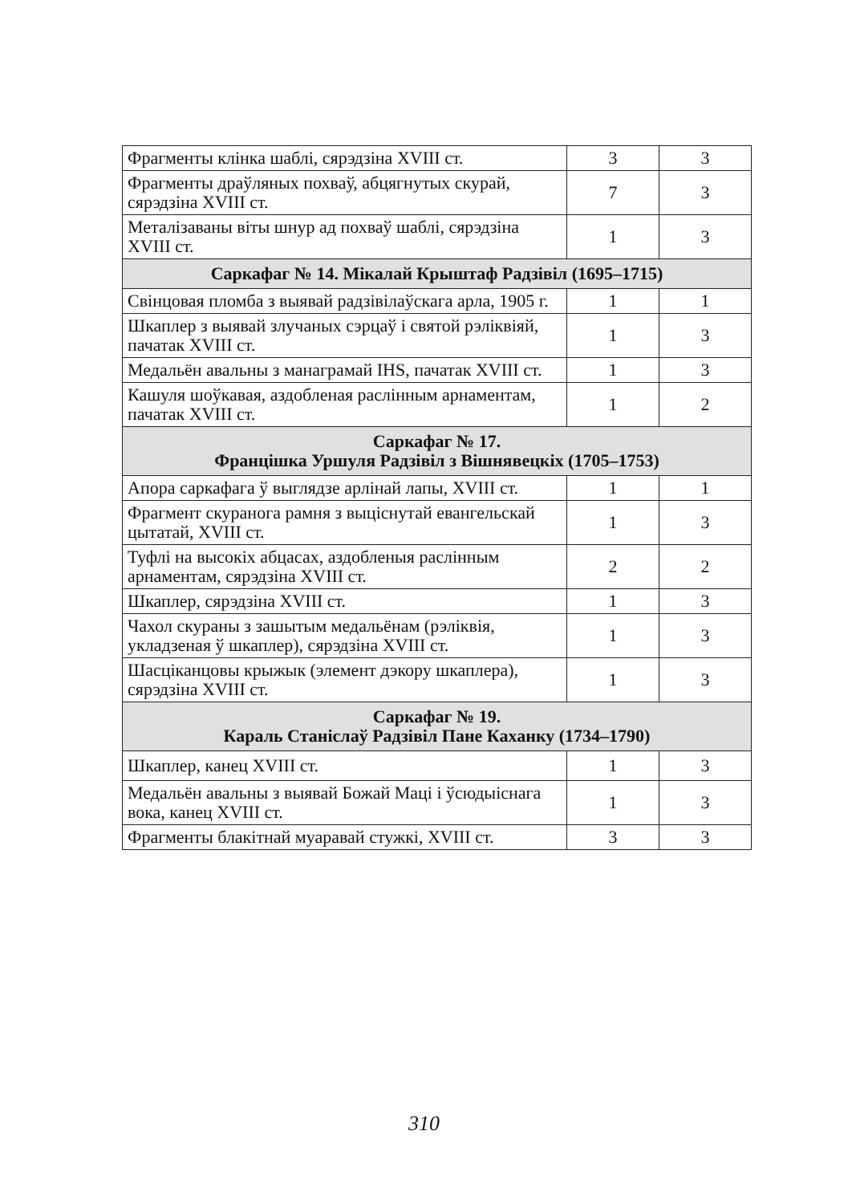| Фрагменты клінка шаблі, сярэдзіна XVIII ст. | 3 | 3 |
| Фрагменты драўляных похваў, абцягнутых скурай, сярэдзіна XVIII ст. | 7 | 3 |
| Металізаваны віты шнур ад похваў шаблі, сярэдзіна XVIII ст. | 1 | 3 |
| Саркафаг № 14. Мікалай Крыштаф Радзівіл (1695–1715) | | |
| Свінцовая пломба з выявай радзівілаўскага арла, 1905 г. | 1 | 1 |
| Шкаплер з выявай злучаных сэрцаў і святой рэліквіяй, пачатак XVIII ст. | 1 | 3 |
| Медальён авальны з манаграмай IHS, пачатак XVIII ст. | 1 | 3 |
| Кашуля шоўкавая, аздобленая раслінным арнаментам, пачатак XVIII ст. | 1 | 2 |
| Саркафаг № 17. Францішка Уршуля Радзівіл з Вішнявецкіх (1705–1753) | | |
| Апора саркафага ў выглядзе арлінай лапы, XVIII ст. | 1 | 1 |
| Фрагмент скуранога рамня з выціснутай евангельскай цытатай, XVIII ст. | 1 | 3 |
| Туфлі на высокіх абцасах, аздобленыя раслінным арнаментам, сярэдзіна XVIII ст. | 2 | 2 |
| Шкаплер, сярэдзіна XVIII ст. | 1 | 3 |
| Чахол скураны з зашытым медальёнам (рэліквія, укладзеная ў шкаплер), сярэдзіна XVIII ст. | 1 | 3 |
| Шасціканцовы крыжык (элемент дэкору шкаплера), сярэдзіна XVIII ст. | 1 | 3 |
| Саркафаг № 19. Караль Станіслаў Радзівіл Пане Каханку (1734–1790) | | |
| Шкаплер, канец XVIII ст. | 1 | 3 |
| Медальён авальны з выявай Божай Маці і ўсюдыіснага вока, канец XVIII ст. | 1 | 3 |
| Фрагменты блакітнай муаравай стужкі, XVIII ст. | 3 | 3 |
310